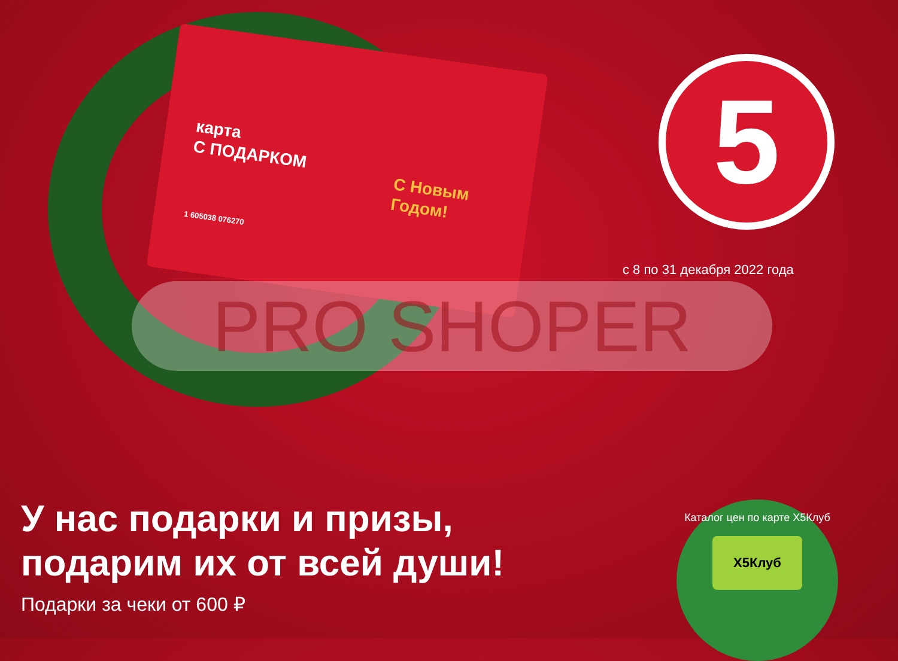карта
С ПОДАРКОМ
1 605038 076270
С Новым
Годом!
5
с 8 по 31 декабря 2022 года
PRO SHOPER
У нас подарки и призы,
подарим их от всей души!
Подарки за чеки от 600 ₽
Каталог цен по карте Х5Клуб
Х5Клуб